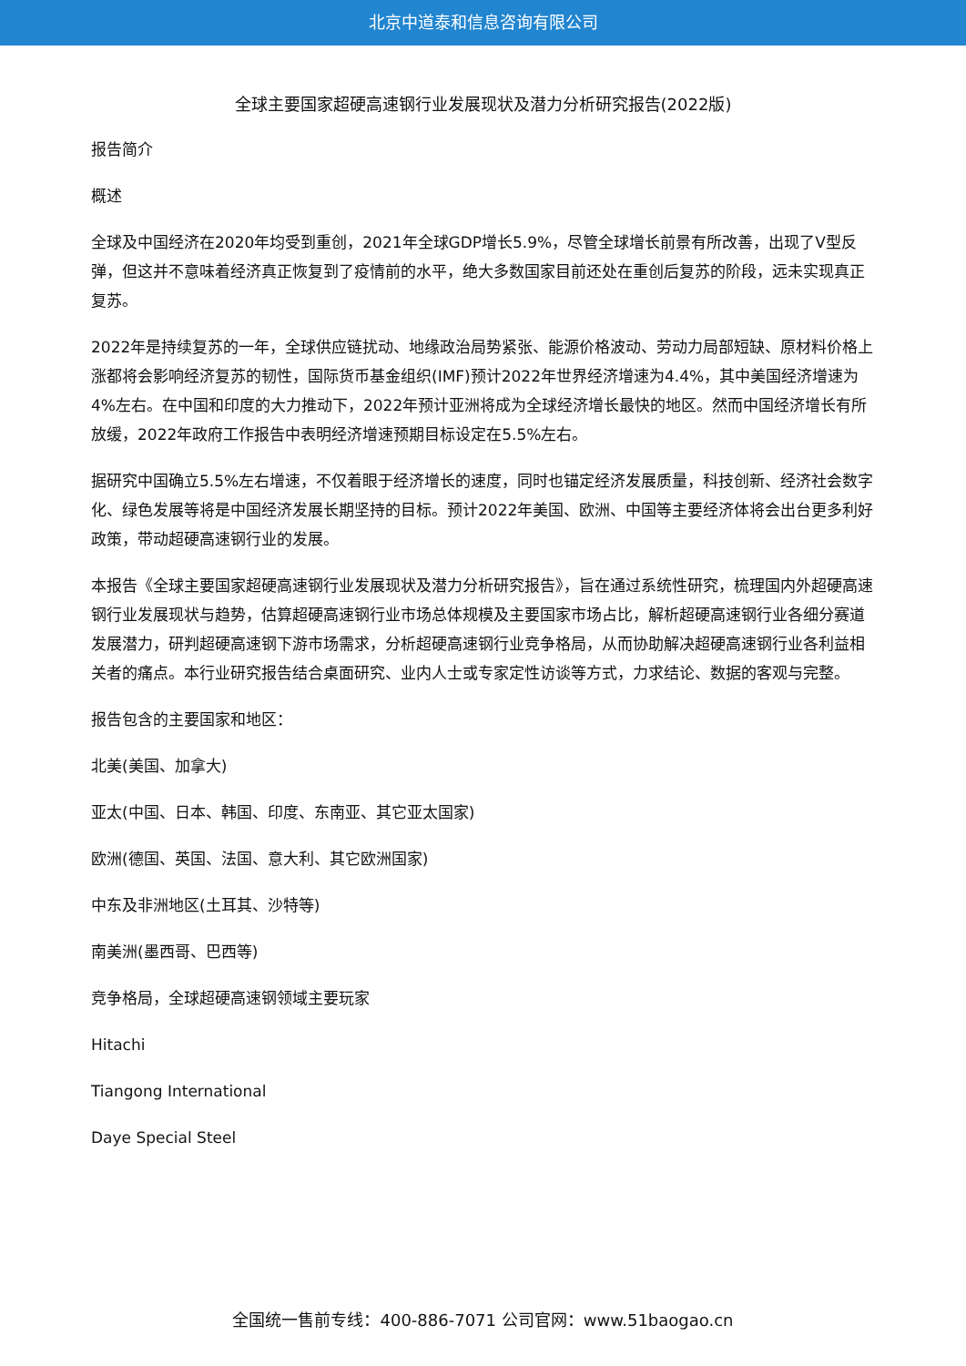北京中道泰和信息咨询有限公司
全球主要国家超硬高速钢行业发展现状及潜力分析研究报告(2022版)
报告简介
概述
全球及中国经济在2020年均受到重创，2021年全球GDP增长5.9%，尽管全球增长前景有所改善，出现了V型反弹，但这并不意味着经济真正恢复到了疫情前的水平，绝大多数国家目前还处在重创后复苏的阶段，远未实现真正复苏。
2022年是持续复苏的一年，全球供应链扰动、地缘政治局势紧张、能源价格波动、劳动力局部短缺、原材料价格上涨都将会影响经济复苏的韧性，国际货币基金组织(IMF)预计2022年世界经济增速为4.4%，其中美国经济增速为4%左右。在中国和印度的大力推动下，2022年预计亚洲将成为全球经济增长最快的地区。然而中国经济增长有所放缓，2022年政府工作报告中表明经济增速预期目标设定在5.5%左右。
据研究中国确立5.5%左右增速，不仅着眼于经济增长的速度，同时也锚定经济发展质量，科技创新、经济社会数字化、绿色发展等将是中国经济发展长期坚持的目标。预计2022年美国、欧洲、中国等主要经济体将会出台更多利好政策，带动超硬高速钢行业的发展。
本报告《全球主要国家超硬高速钢行业发展现状及潜力分析研究报告》，旨在通过系统性研究，梳理国内外超硬高速钢行业发展现状与趋势，估算超硬高速钢行业市场总体规模及主要国家市场占比，解析超硬高速钢行业各细分赛道发展潜力，研判超硬高速钢下游市场需求，分析超硬高速钢行业竞争格局，从而协助解决超硬高速钢行业各利益相关者的痛点。本行业研究报告结合桌面研究、业内人士或专家定性访谈等方式，力求结论、数据的客观与完整。
报告包含的主要国家和地区：
北美(美国、加拿大)
亚太(中国、日本、韩国、印度、东南亚、其它亚太国家)
欧洲(德国、英国、法国、意大利、其它欧洲国家)
中东及非洲地区(土耳其、沙特等)
南美洲(墨西哥、巴西等)
竞争格局，全球超硬高速钢领域主要玩家
Hitachi
Tiangong International
Daye Special Steel
全国统一售前专线：400-886-7071 公司官网：www.51baogao.cn